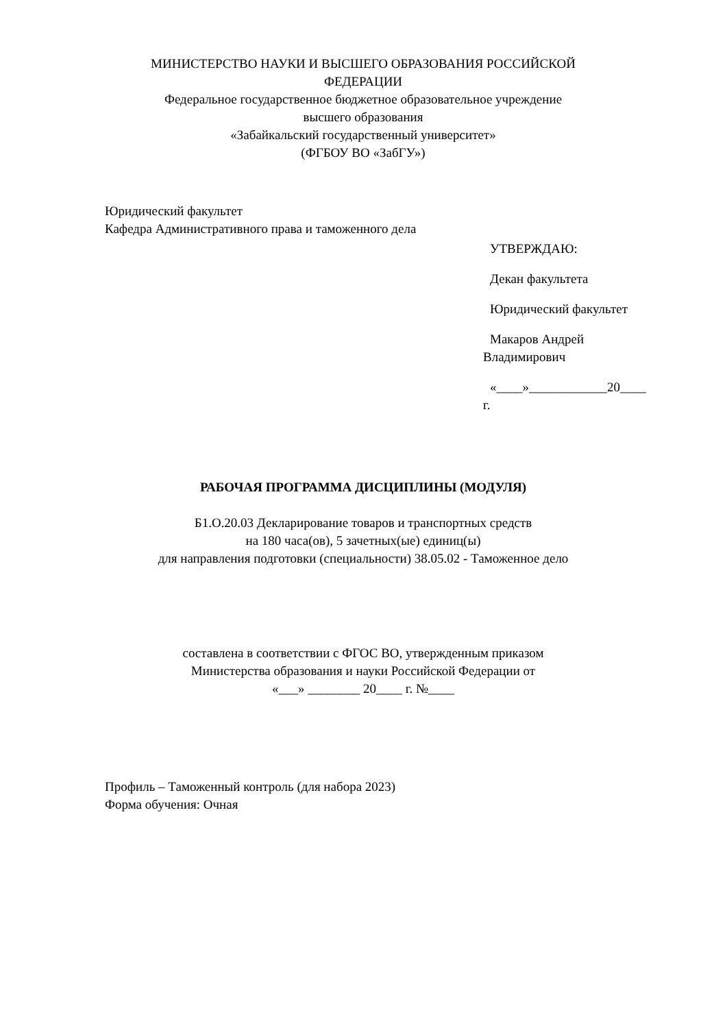МИНИСТЕРСТВО НАУКИ И ВЫСШЕГО ОБРАЗОВАНИЯ РОССИЙСКОЙ
ФЕДЕРАЦИИ
Федеральное государственное бюджетное образовательное учреждение
высшего образования
«Забайкальский государственный университет»
(ФГБОУ ВО «ЗабГУ»)
Юридический факультет
Кафедра Административного права и таможенного дела
УТВЕРЖДАЮ:
Декан факультета
Юридический факультет
Макаров Андрей
Владимирович
«____»____________20____
г.
РАБОЧАЯ ПРОГРАММА ДИСЦИПЛИНЫ (МОДУЛЯ)
Б1.О.20.03 Декларирование товаров и транспортных средств
на 180 часа(ов), 5 зачетных(ые) единиц(ы)
для направления подготовки (специальности) 38.05.02 - Таможенное дело
составлена в соответствии с ФГОС ВО, утвержденным приказом
Министерства образования и науки Российской Федерации от
«___» ________ 20____ г. №____
Профиль – Таможенный контроль (для набора 2023)
Форма обучения: Очная